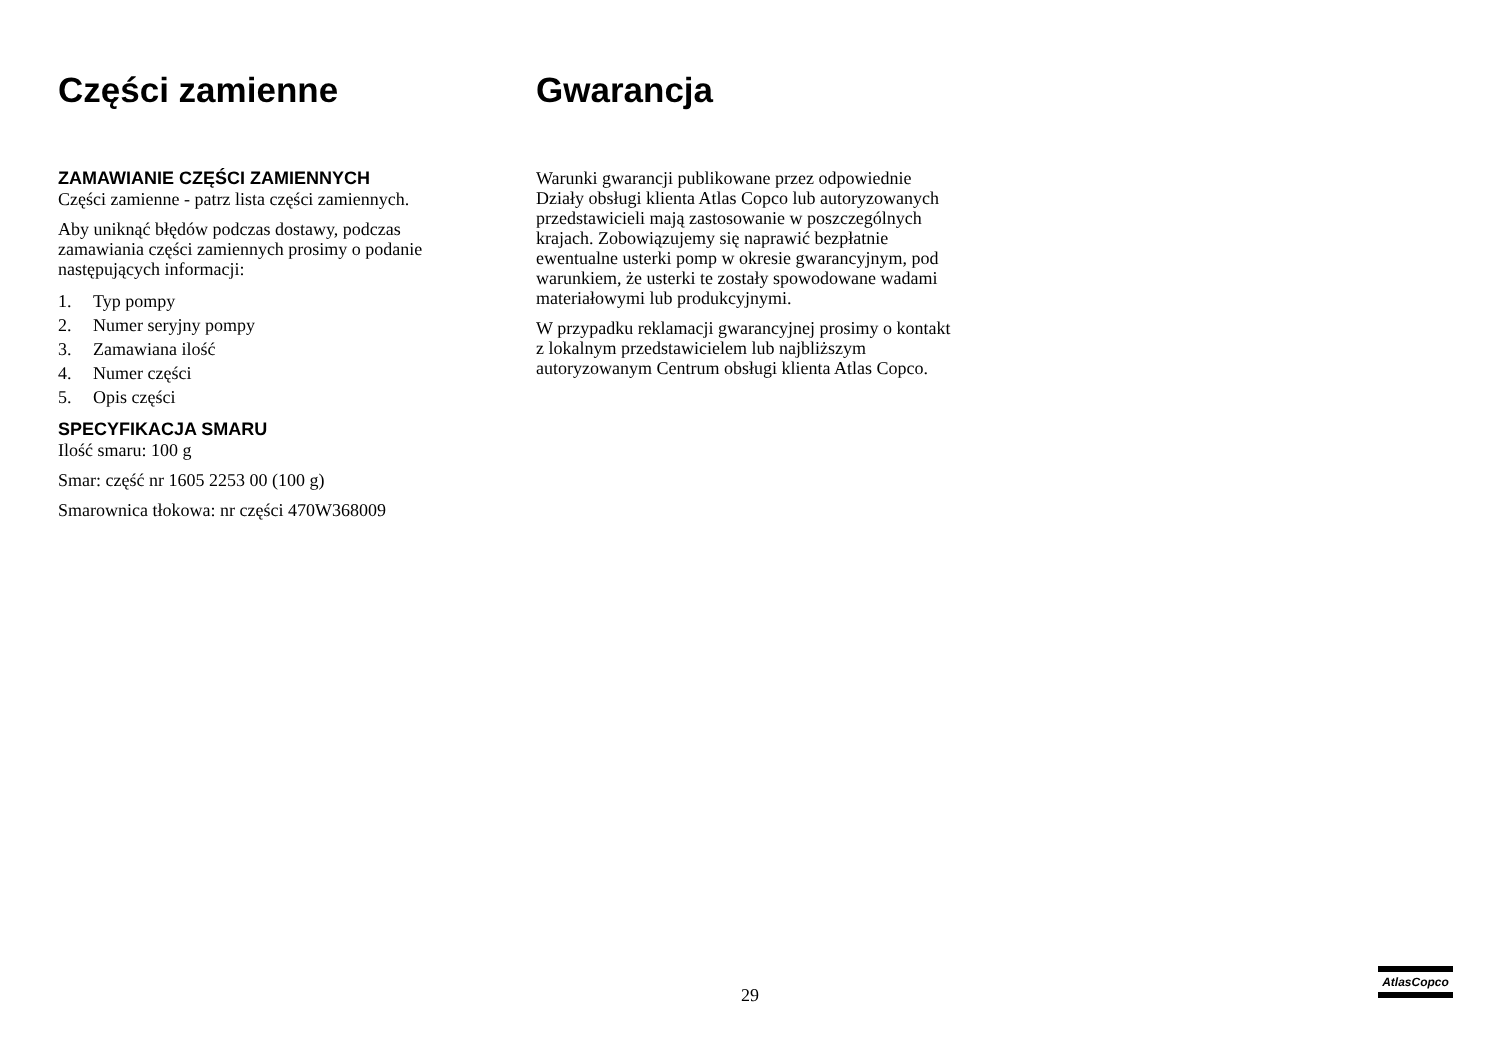Części zamienne
ZAMAWIANIE CZĘŚCI ZAMIENNYCH
Części zamienne - patrz lista części zamiennych.
Aby uniknąć błędów podczas dostawy, podczas zamawiania części zamiennych prosimy o podanie następujących informacji:
1. Typ pompy
2. Numer seryjny pompy
3. Zamawiana ilość
4. Numer części
5. Opis części
SPECYFIKACJA SMARU
Ilość smaru: 100 g
Smar: część nr 1605 2253 00 (100 g)
Smarownica tłokowa: nr części 470W368009
Gwarancja
Warunki gwarancji publikowane przez odpowiednie Działy obsługi klienta Atlas Copco lub autoryzowanych przedstawicieli mają zastosowanie w poszczególnych krajach. Zobowiązujemy się naprawić bezpłatnie ewentualne usterki pomp w okresie gwarancyjnym, pod warunkiem, że usterki te zostały spowodowane wadami materiałowymi lub produkcyjnymi.
W przypadku reklamacji gwarancyjnej prosimy o kontakt z lokalnym przedstawicielem lub najbliższym autoryzowanym Centrum obsługi klienta Atlas Copco.
29
AtlasCopco